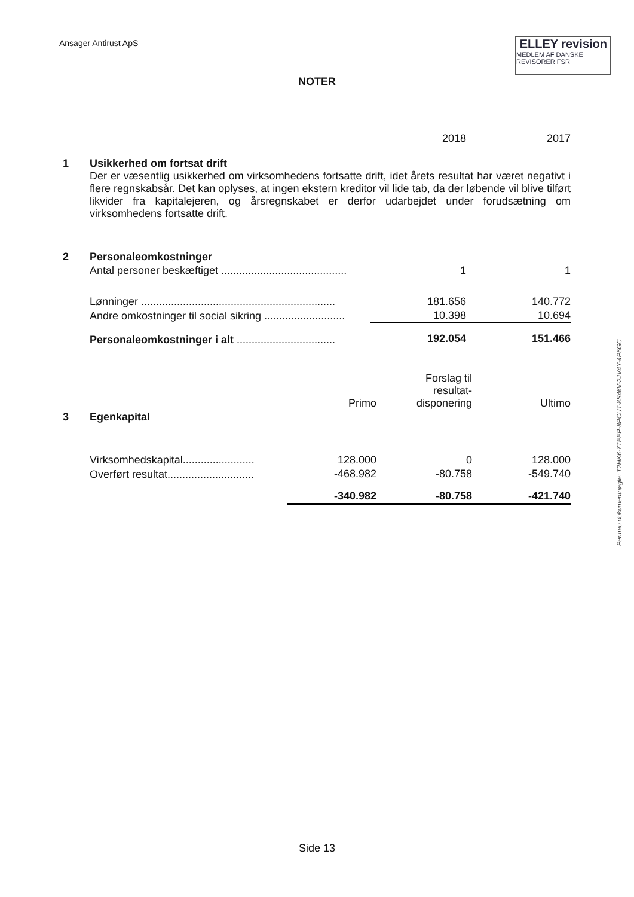Ansager Antirust ApS
ELLEY revision
MEDLEM AF DANSKE REVISORER FSR
NOTER
| | | 2018 | 2017 |
| 1 | Usikkerhed om fortsat drift Der er væsentlig usikkerhed om virksomhedens fortsatte drift, idet årets resultat har været negativt i flere regnskabsår. Det kan oplyses, at ingen ekstern kreditor vil lide tab, da der løbende vil blive tilført likvider fra kapitalejeren, og årsregnskabet er derfor udarbejdet under forudsætning om virksomhedens fortsatte drift. | | |
| 2 | Personaleomkostninger | | |
| | Antal personer beskæftiget .......................................... | 1 | 1 |
| | Lønninger ................................................................. | 181.656 | 140.772 |
| | Andre omkostninger til social sikring ........................... | 10.398 | 10.694 |
| | Personaleomkostninger i alt ................................. | 192.054 | 151.466 |
| | | Primo | Forslag til resultat- disponering | Ultimo |
| 3 | Egenkapital | | | |
| | Virksomhedskapital........................ | 128.000 | 0 | 128.000 |
| | Overført resultat............................. | -468.982 | -80.758 | -549.740 |
| | | -340.982 | -80.758 | -421.740 |
Side 13
Penneo dokumentnøgle: T2HK6-7TEEP-8PCUT-8S46V-2JV4Y-4P5GC